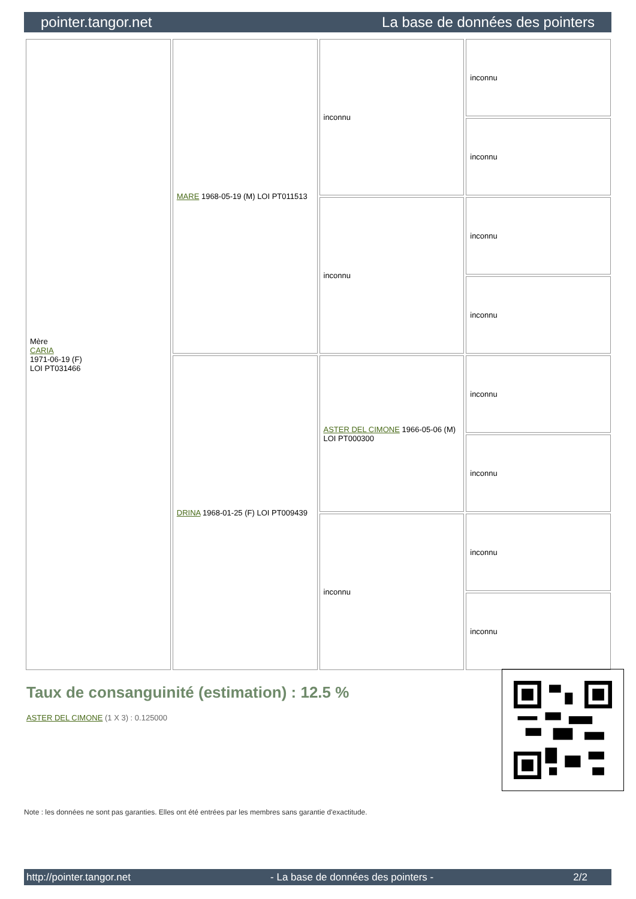pointer.tangor.net La base de données des pointers
| Mère CARIA 1971-06-19 (F) LOI PT031466 | MARE 1968-05-19 (M) LOI PT011513 | inconnu | inconnu |
| | | | inconnu |
| | | inconnu | inconnu |
| | | | inconnu |
| | DRINA 1968-01-25 (F) LOI PT009439 | ASTER DEL CIMONE 1966-05-06 (M) LOI PT000300 | inconnu |
| | | | inconnu |
| | | inconnu | inconnu |
| | | | inconnu |
Taux de consanguinité (estimation) : 12.5 %
ASTER DEL CIMONE (1 X 3) : 0.125000
Note : les données ne sont pas garanties. Elles ont été entrées par les membres sans garantie d'exactitude.
http://pointer.tangor.net - La base de données des pointers - 2/2